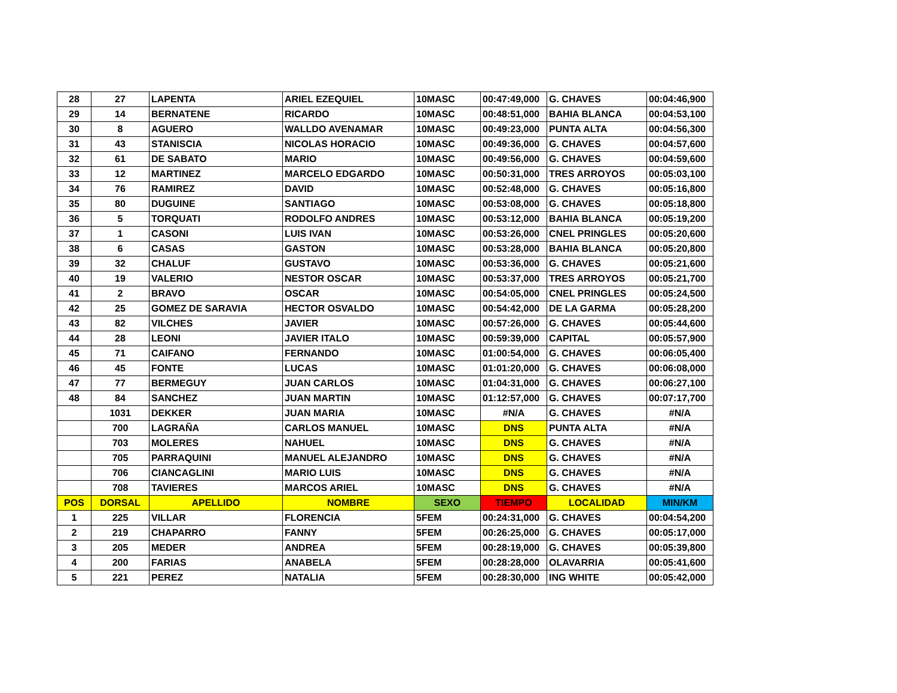| 28 | 27 | LAPENTA | ARIEL EZEQUIEL | 10MASC | 00:47:49,000 | G. CHAVES | 00:04:46,900 |
| 29 | 14 | BERNATENE | RICARDO | 10MASC | 00:48:51,000 | BAHIA BLANCA | 00:04:53,100 |
| 30 | 8 | AGUERO | WALLDO AVENAMAR | 10MASC | 00:49:23,000 | PUNTA ALTA | 00:04:56,300 |
| 31 | 43 | STANISCIA | NICOLAS HORACIO | 10MASC | 00:49:36,000 | G. CHAVES | 00:04:57,600 |
| 32 | 61 | DE SABATO | MARIO | 10MASC | 00:49:56,000 | G. CHAVES | 00:04:59,600 |
| 33 | 12 | MARTINEZ | MARCELO EDGARDO | 10MASC | 00:50:31,000 | TRES ARROYOS | 00:05:03,100 |
| 34 | 76 | RAMIREZ | DAVID | 10MASC | 00:52:48,000 | G. CHAVES | 00:05:16,800 |
| 35 | 80 | DUGUINE | SANTIAGO | 10MASC | 00:53:08,000 | G. CHAVES | 00:05:18,800 |
| 36 | 5 | TORQUATI | RODOLFO ANDRES | 10MASC | 00:53:12,000 | BAHIA BLANCA | 00:05:19,200 |
| 37 | 1 | CASONI | LUIS IVAN | 10MASC | 00:53:26,000 | CNEL PRINGLES | 00:05:20,600 |
| 38 | 6 | CASAS | GASTON | 10MASC | 00:53:28,000 | BAHIA BLANCA | 00:05:20,800 |
| 39 | 32 | CHALUF | GUSTAVO | 10MASC | 00:53:36,000 | G. CHAVES | 00:05:21,600 |
| 40 | 19 | VALERIO | NESTOR OSCAR | 10MASC | 00:53:37,000 | TRES ARROYOS | 00:05:21,700 |
| 41 | 2 | BRAVO | OSCAR | 10MASC | 00:54:05,000 | CNEL PRINGLES | 00:05:24,500 |
| 42 | 25 | GOMEZ DE SARAVIA | HECTOR OSVALDO | 10MASC | 00:54:42,000 | DE LA GARMA | 00:05:28,200 |
| 43 | 82 | VILCHES | JAVIER | 10MASC | 00:57:26,000 | G. CHAVES | 00:05:44,600 |
| 44 | 28 | LEONI | JAVIER ITALO | 10MASC | 00:59:39,000 | CAPITAL | 00:05:57,900 |
| 45 | 71 | CAIFANO | FERNANDO | 10MASC | 01:00:54,000 | G. CHAVES | 00:06:05,400 |
| 46 | 45 | FONTE | LUCAS | 10MASC | 01:01:20,000 | G. CHAVES | 00:06:08,000 |
| 47 | 77 | BERMEGUY | JUAN CARLOS | 10MASC | 01:04:31,000 | G. CHAVES | 00:06:27,100 |
| 48 | 84 | SANCHEZ | JUAN MARTIN | 10MASC | 01:12:57,000 | G. CHAVES | 00:07:17,700 |
| | 1031 | DEKKER | JUAN MARIA | 10MASC | #N/A | G. CHAVES | #N/A |
| | 700 | LAGRAÑA | CARLOS MANUEL | 10MASC | DNS | PUNTA ALTA | #N/A |
| | 703 | MOLERES | NAHUEL | 10MASC | DNS | G. CHAVES | #N/A |
| | 705 | PARRAQUINI | MANUEL ALEJANDRO | 10MASC | DNS | G. CHAVES | #N/A |
| | 706 | CIANCAGLINI | MARIO LUIS | 10MASC | DNS | G. CHAVES | #N/A |
| | 708 | TAVIERES | MARCOS ARIEL | 10MASC | DNS | G. CHAVES | #N/A |
| POS | DORSAL | APELLIDO | NOMBRE | SEXO | TIEMPO | LOCALIDAD | MIN/KM |
| 1 | 225 | VILLAR | FLORENCIA | 5FEM | 00:24:31,000 | G. CHAVES | 00:04:54,200 |
| 2 | 219 | CHAPARRO | FANNY | 5FEM | 00:26:25,000 | G. CHAVES | 00:05:17,000 |
| 3 | 205 | MEDER | ANDREA | 5FEM | 00:28:19,000 | G. CHAVES | 00:05:39,800 |
| 4 | 200 | FARIAS | ANABELA | 5FEM | 00:28:28,000 | OLAVARRIA | 00:05:41,600 |
| 5 | 221 | PEREZ | NATALIA | 5FEM | 00:28:30,000 | ING WHITE | 00:05:42,000 |